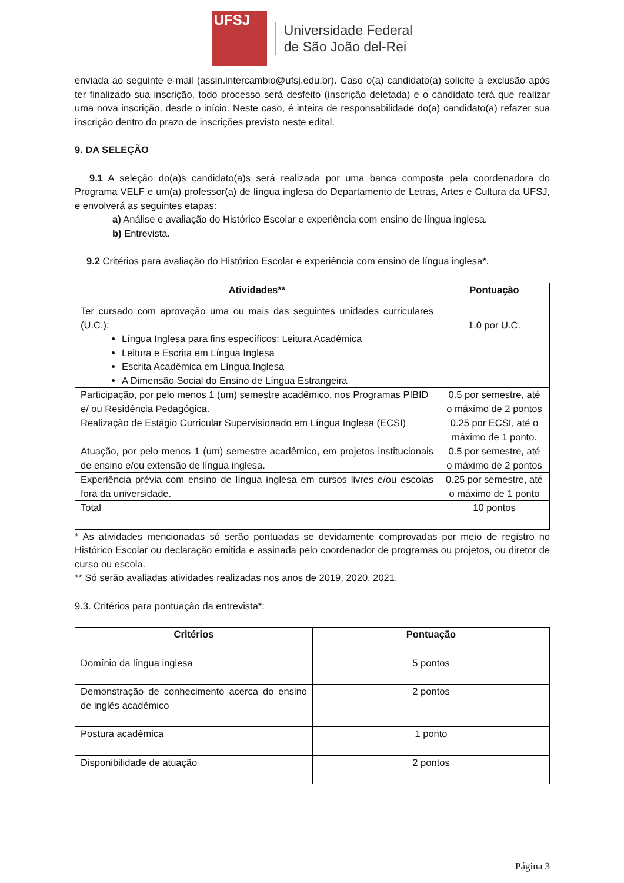UFSJ
Universidade Federal
de São João del-Rei
enviada ao seguinte e-mail (assin.intercambio@ufsj.edu.br). Caso o(a) candidato(a) solicite a exclusão após ter finalizado sua inscrição, todo processo será desfeito (inscrição deletada) e o candidato terá que realizar uma nova inscrição, desde o início. Neste caso, é inteira de responsabilidade do(a) candidato(a) refazer sua inscrição dentro do prazo de inscrições previsto neste edital.
9. DA SELEÇÃO
9.1 A seleção do(a)s candidato(a)s será realizada por uma banca composta pela coordenadora do Programa VELF e um(a) professor(a) de língua inglesa do Departamento de Letras, Artes e Cultura da UFSJ, e envolverá as seguintes etapas:
a) Análise e avaliação do Histórico Escolar e experiência com ensino de língua inglesa.
b) Entrevista.
9.2 Critérios para avaliação do Histórico Escolar e experiência com ensino de língua inglesa*.
| Atividades** | Pontuação |
| --- | --- |
| Ter cursado com aprovação uma ou mais das seguintes unidades curriculares (U.C.): Língua Inglesa para fins específicos: Leitura Acadêmica Leitura e Escrita em Língua Inglesa Escrita Acadêmica em Língua Inglesa A Dimensão Social do Ensino de Língua Estrangeira | 1.0 por U.C. |
| Participação, por pelo menos 1 (um) semestre acadêmico, nos Programas PIBID e/ ou Residência Pedagógica. | 0.5 por semestre, até o máximo de 2 pontos |
| Realização de Estágio Curricular Supervisionado em Língua Inglesa (ECSI) | 0.25 por ECSI, até o máximo de 1 ponto. |
| Atuação, por pelo menos 1 (um) semestre acadêmico, em projetos institucionais de ensino e/ou extensão de língua inglesa. | 0.5 por semestre, até o máximo de 2 pontos |
| Experiência prévia com ensino de língua inglesa em cursos livres e/ou escolas fora da universidade. | 0.25 por semestre, até o máximo de 1 ponto |
| Total | 10 pontos |
* As atividades mencionadas só serão pontuadas se devidamente comprovadas por meio de registro no Histórico Escolar ou declaração emitida e assinada pelo coordenador de programas ou projetos, ou diretor de curso ou escola.
** Só serão avaliadas atividades realizadas nos anos de 2019, 2020, 2021.
9.3. Critérios para pontuação da entrevista*:
| Critérios | Pontuação |
| --- | --- |
| Domínio da língua inglesa | 5 pontos |
| Demonstração de conhecimento acerca do ensino de inglês acadêmico | 2 pontos |
| Postura acadêmica | 1 ponto |
| Disponibilidade de atuação | 2 pontos |
Página 3